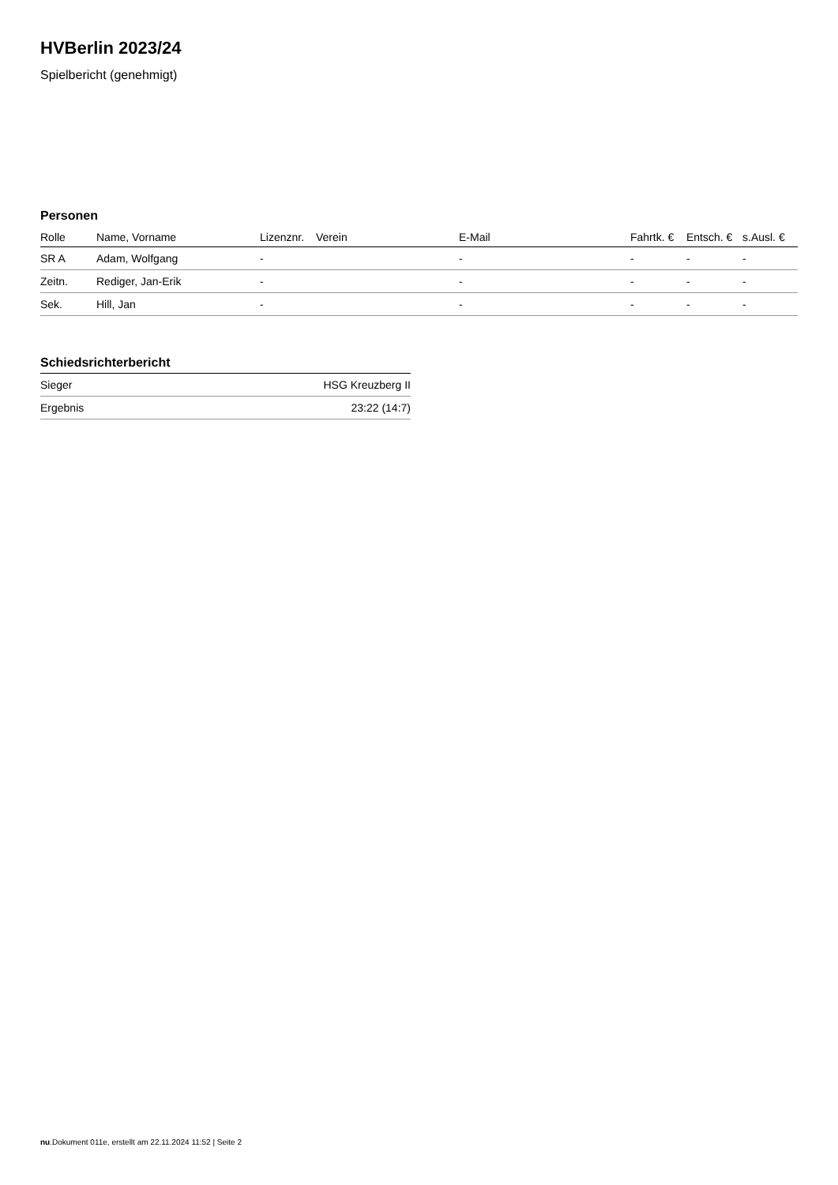HVBerlin 2023/24
Spielbericht (genehmigt)
Personen
| Rolle | Name, Vorname | Lizenznr. | Verein | E-Mail | Fahrtk. € | Entsch. € | s.Ausl. € |
| --- | --- | --- | --- | --- | --- | --- | --- |
| SR A | Adam, Wolfgang | - | | - | - | - | - |
| Zeitn. | Rediger, Jan-Erik | - | | - | - | - | - |
| Sek. | Hill, Jan | - | | - | - | - | - |
Schiedsrichterbericht
| Sieger | HSG Kreuzberg II |
| Ergebnis | 23:22 (14:7) |
nu.Dokument 011e, erstellt am 22.11.2024 11:52 | Seite 2